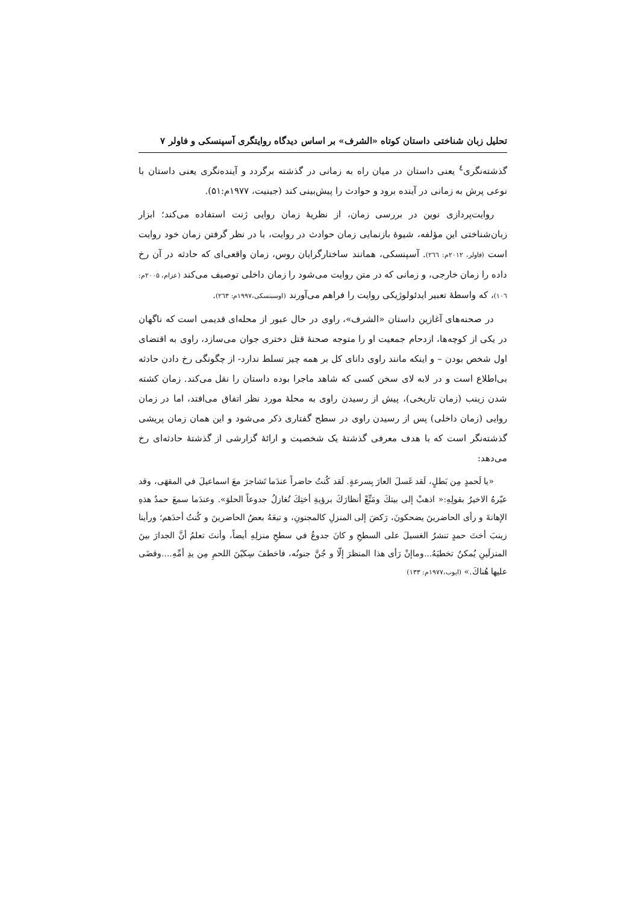تحلیل زبان شناختی داستان کوتاه «الشرف» بر اساس دیدگاه روایتگری آسپنسکی و فاولر ۷
گذشته‌نگری<sup>٤</sup> یعنی داستان در میان راه به زمانی در گذشته برگردد و آینده‌نگری یعنی داستان با نوعی پرش به زمانی در آینده برود و حوادث را پیش‌بینی کند (جینیت، ۱۹۷۷م:۵۱).
روایت‌پردازی نوین در بررسی زمان، از نظریهٔ زمان روایی ژنت استفاده می‌کند؛ ابزار زبان‌شناختی این مؤلفه، شیوهٔ بازنمایی زمان حوادث در روایت، با در نظر گرفتن زمان خود روایت است (فاولر، ۲۰۱۲م: ٢٦٦). آسپنسکی، همانند ساختارگرایان روس، زمان واقعی‌ای که حادثه در آن رخ داده را زمان خارجی، و زمانی که در متن روایت می‌شود را زمان داخلی توصیف می‌کند (عزام، ۲۰۰۵م: ١٠٦)، که واسطهٔ تعبیر ایدئولوژیکی روایت را فراهم می‌آورند (اوسبنسکی،۱۹۹۷م: ٢٦٣).
در صحنه‌های آغازین داستان «الشرف»، راوی در حال عبور از محله‌ای قدیمی است که ناگهان در یکی از کوچه‌ها، ازدحام جمعیت او را متوجه صحنهٔ قتل دختری جوان می‌سازد، راوی به اقتضای اول شخص بودن – و اینکه مانند راوی دانای کل بر همه چیز تسلط ندارد- از چگونگی رخ دادن حادثه بی‌اطلاع است و در لابه لای سخن کسی که شاهد ماجرا بوده داستان را نقل می‌کند. زمان کشته شدن زینب (زمان تاریخی)، پیش از رسیدن راوی به محلهٔ مورد نظر اتفاق می‌افتد، اما در زمان روایی (زمان داخلی) پس از رسیدن راوی در سطح گفتاری ذکر می‌شود و این همان زمان پریشی گذشته‌نگر است که با هدف معرفی گذشتهٔ یک شخصیت و ارائهٔ گزارشی از گذشتهٔ حادثه‌ای رخ می‌دهد:
«یا لَحمدٍ مِن بَطلٍ، لَقد غَسلَ العارَ بِسرعةٍ. لَقد کُنتُ حاضراً عندَما تَشاجرَ معَ اسماعیلَ في المقهَی، وقد عیّرهُ الاخیرُ بقولِهِ:« اذهبْ إلی بیتكَ ومَتِّعْ أنظارَكَ برؤیةِ أختِكَ تُغازلُ جدوعاً الحلوَ». وعندَما سمعَ حمدٌ هذهِ الإهانةَ و رأی الحاضرینَ یضحکونَ، رَکضَ إلی المنزلِ کالمجنونِ، و تبعَهُ بعضُ الحاضرینَ و کُنتُ أحدَهم؛ ورأینا زینبَ أختَ حمدٍ تنشرُ الغسیلَ علی السطحِ و کانَ جدوعُ في سطحِ منزلِهِ أیضاً، وأنتَ تعلمُ أنَّ الجدارَ بینَ المنزلَینِ یُمکنُ تخطیَهُ...وماإنْ رَأی هذا المنظرَ إلّا و جُنَّ جنونُه، فاخطفَ سِکیّنَ اللحمِ مِن یدِ أمِّهِ....وقضَی علیها هُناكَ.» (ایوب،۱۹۷۷م: ۱۳۳)